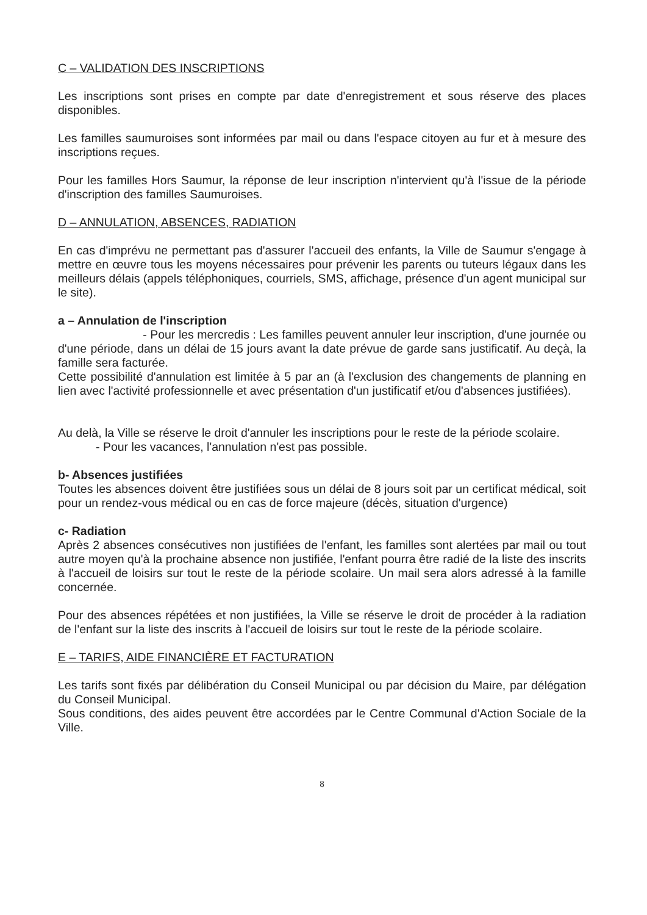C – VALIDATION DES INSCRIPTIONS
Les inscriptions sont prises en compte par date d'enregistrement et sous réserve des places disponibles.
Les familles saumuroises sont informées par mail ou dans l'espace citoyen au fur et à mesure des inscriptions reçues.
Pour les familles Hors Saumur, la réponse de leur inscription n'intervient qu'à l'issue de la période d'inscription des familles Saumuroises.
D – ANNULATION, ABSENCES, RADIATION
En cas d'imprévu ne permettant pas d'assurer l'accueil des enfants, la Ville de Saumur s'engage à mettre en œuvre tous les moyens nécessaires pour prévenir les parents ou tuteurs légaux dans les meilleurs délais (appels téléphoniques, courriels, SMS, affichage, présence d'un agent municipal sur le site).
a – Annulation de l'inscription
- Pour les mercredis : Les familles peuvent annuler leur inscription, d'une journée ou d'une période, dans un délai de 15 jours avant la date prévue de garde sans justificatif. Au deçà, la famille sera facturée.
Cette possibilité d'annulation est limitée à 5 par an (à l'exclusion des changements de planning en lien avec l'activité professionnelle et avec présentation d'un justificatif et/ou d'absences justifiées).
Au delà, la Ville se réserve le droit d'annuler les inscriptions pour le reste de la période scolaire.
- Pour les vacances, l'annulation n'est pas possible.
b- Absences justifiées
Toutes les absences doivent être justifiées sous un délai de 8 jours soit par un certificat médical, soit pour un rendez-vous médical ou en cas de force majeure (décès, situation d'urgence)
c- Radiation
Après 2 absences consécutives non justifiées de l'enfant, les familles sont alertées par mail ou tout autre moyen qu'à la prochaine absence non justifiée, l'enfant pourra être radié de la liste des inscrits à l'accueil de loisirs sur tout le reste de la période scolaire. Un mail sera alors adressé à la famille concernée.
Pour des absences répétées et non justifiées, la Ville se réserve le droit de procéder à la radiation de l'enfant sur la liste des inscrits à l'accueil de loisirs sur tout le reste de la période scolaire.
E – TARIFS, AIDE FINANCIÈRE ET FACTURATION
Les tarifs sont fixés par délibération du Conseil Municipal ou par décision du Maire, par délégation du Conseil Municipal.
Sous conditions, des aides peuvent être accordées par le Centre Communal d'Action Sociale de la Ville.
8